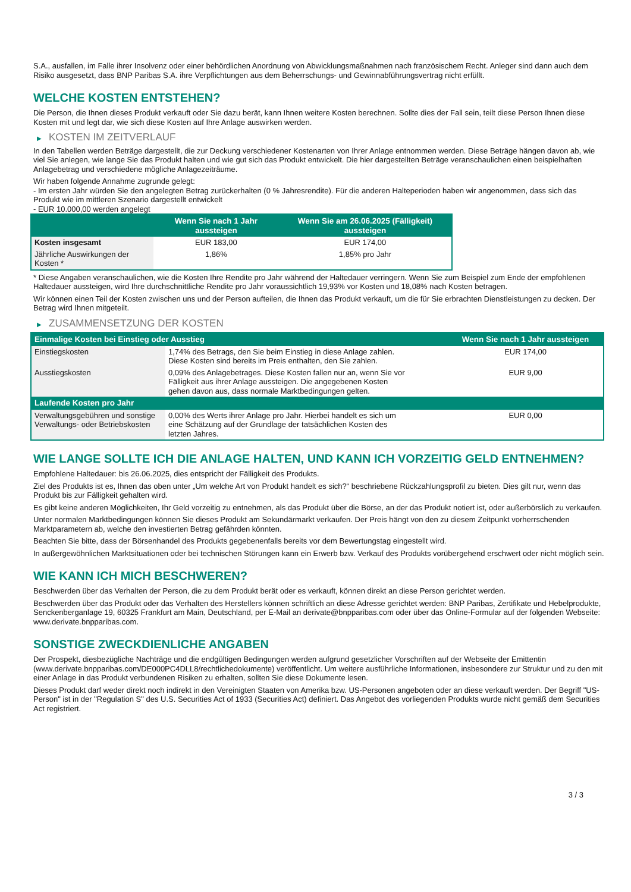S.A., ausfallen, im Falle ihrer Insolvenz oder einer behördlichen Anordnung von Abwicklungsmaßnahmen nach französischem Recht. Anleger sind dann auch dem Risiko ausgesetzt, dass BNP Paribas S.A. ihre Verpflichtungen aus dem Beherrschungs- und Gewinnabführungsvertrag nicht erfüllt.
WELCHE KOSTEN ENTSTEHEN?
Die Person, die Ihnen dieses Produkt verkauft oder Sie dazu berät, kann Ihnen weitere Kosten berechnen. Sollte dies der Fall sein, teilt diese Person Ihnen diese Kosten mit und legt dar, wie sich diese Kosten auf Ihre Anlage auswirken werden.
▶ KOSTEN IM ZEITVERLAUF
In den Tabellen werden Beträge dargestellt, die zur Deckung verschiedener Kostenarten von Ihrer Anlage entnommen werden. Diese Beträge hängen davon ab, wie viel Sie anlegen, wie lange Sie das Produkt halten und wie gut sich das Produkt entwickelt. Die hier dargestellten Beträge veranschaulichen einen beispielhaften Anlagebetrag und verschiedene mögliche Anlagezeiträume.
Wir haben folgende Annahme zugrunde gelegt:
- Im ersten Jahr würden Sie den angelegten Betrag zurückerhalten (0 % Jahresrendite). Für die anderen Halteperioden haben wir angenommen, dass sich das Produkt wie im mittleren Szenario dargestellt entwickelt
- EUR 10.000,00 werden angelegt
| | Wenn Sie nach 1 Jahr aussteigen | Wenn Sie am 26.06.2025 (Fälligkeit) aussteigen |
| --- | --- | --- |
| Kosten insgesamt | EUR 183,00 | EUR 174,00 |
| Jährliche Auswirkungen der Kosten * | 1,86% | 1,85% pro Jahr |
* Diese Angaben veranschaulichen, wie die Kosten Ihre Rendite pro Jahr während der Haltedauer verringern. Wenn Sie zum Beispiel zum Ende der empfohlenen Haltedauer aussteigen, wird Ihre durchschnittliche Rendite pro Jahr voraussichtlich 19,93% vor Kosten und 18,08% nach Kosten betragen.
Wir können einen Teil der Kosten zwischen uns und der Person aufteilen, die Ihnen das Produkt verkauft, um die für Sie erbrachten Dienstleistungen zu decken. Der Betrag wird Ihnen mitgeteilt.
▶ ZUSAMMENSETZUNG DER KOSTEN
| Einmalige Kosten bei Einstieg oder Ausstieg | | Wenn Sie nach 1 Jahr aussteigen |
| --- | --- | --- |
| Einstiegskosten | 1,74% des Betrags, den Sie beim Einstieg in diese Anlage zahlen. Diese Kosten sind bereits im Preis enthalten, den Sie zahlen. | EUR 174,00 |
| Ausstiegskosten | 0,09% des Anlagebetrages. Diese Kosten fallen nur an, wenn Sie vor Fälligkeit aus ihrer Anlage aussteigen. Die angegebenen Kosten gehen davon aus, dass normale Marktbedingungen gelten. | EUR 9,00 |
| Laufende Kosten pro Jahr | | |
| Verwaltungsgebühren und sonstige Verwaltungs- oder Betriebskosten | 0,00% des Werts ihrer Anlage pro Jahr. Hierbei handelt es sich um eine Schätzung auf der Grundlage der tatsächlichen Kosten des letzten Jahres. | EUR 0,00 |
WIE LANGE SOLLTE ICH DIE ANLAGE HALTEN, UND KANN ICH VORZEITIG GELD ENTNEHMEN?
Empfohlene Haltedauer: bis 26.06.2025, dies entspricht der Fälligkeit des Produkts.
Ziel des Produkts ist es, Ihnen das oben unter „Um welche Art von Produkt handelt es sich?“ beschriebene Rückzahlungsprofil zu bieten. Dies gilt nur, wenn das Produkt bis zur Fälligkeit gehalten wird.
Es gibt keine anderen Möglichkeiten, Ihr Geld vorzeitig zu entnehmen, als das Produkt über die Börse, an der das Produkt notiert ist, oder außerbörslich zu verkaufen.
Unter normalen Marktbedingungen können Sie dieses Produkt am Sekundärmarkt verkaufen. Der Preis hängt von den zu diesem Zeitpunkt vorherrschenden Marktparametern ab, welche den investierten Betrag gefährden könnten.
Beachten Sie bitte, dass der Börsenhandel des Produkts gegebenenfalls bereits vor dem Bewertungstag eingestellt wird.
In außergewöhnlichen Marktsituationen oder bei technischen Störungen kann ein Erwerb bzw. Verkauf des Produkts vorübergehend erschwert oder nicht möglich sein.
WIE KANN ICH MICH BESCHWEREN?
Beschwerden über das Verhalten der Person, die zu dem Produkt berät oder es verkauft, können direkt an diese Person gerichtet werden.
Beschwerden über das Produkt oder das Verhalten des Herstellers können schriftlich an diese Adresse gerichtet werden: BNP Paribas, Zertifikate und Hebelprodukte, Senckenberganlage 19, 60325 Frankfurt am Main, Deutschland, per E-Mail an derivate@bnpparibas.com oder über das Online-Formular auf der folgenden Webseite: www.derivate.bnpparibas.com.
SONSTIGE ZWECKDIENLICHE ANGABEN
Der Prospekt, diesbezügliche Nachträge und die endgültigen Bedingungen werden aufgrund gesetzlicher Vorschriften auf der Webseite der Emittentin (www.derivate.bnpparibas.com/DE000PC4DLL8/rechtlichedokumente) veröffentlicht. Um weitere ausführliche Informationen, insbesondere zur Struktur und zu den mit einer Anlage in das Produkt verbundenen Risiken zu erhalten, sollten Sie diese Dokumente lesen.
Dieses Produkt darf weder direkt noch indirekt in den Vereinigten Staaten von Amerika bzw. US-Personen angeboten oder an diese verkauft werden. Der Begriff "US-Person" ist in der "Regulation S" des U.S. Securities Act of 1933 (Securities Act) definiert. Das Angebot des vorliegenden Produkts wurde nicht gemäß dem Securities Act registriert.
3 / 3